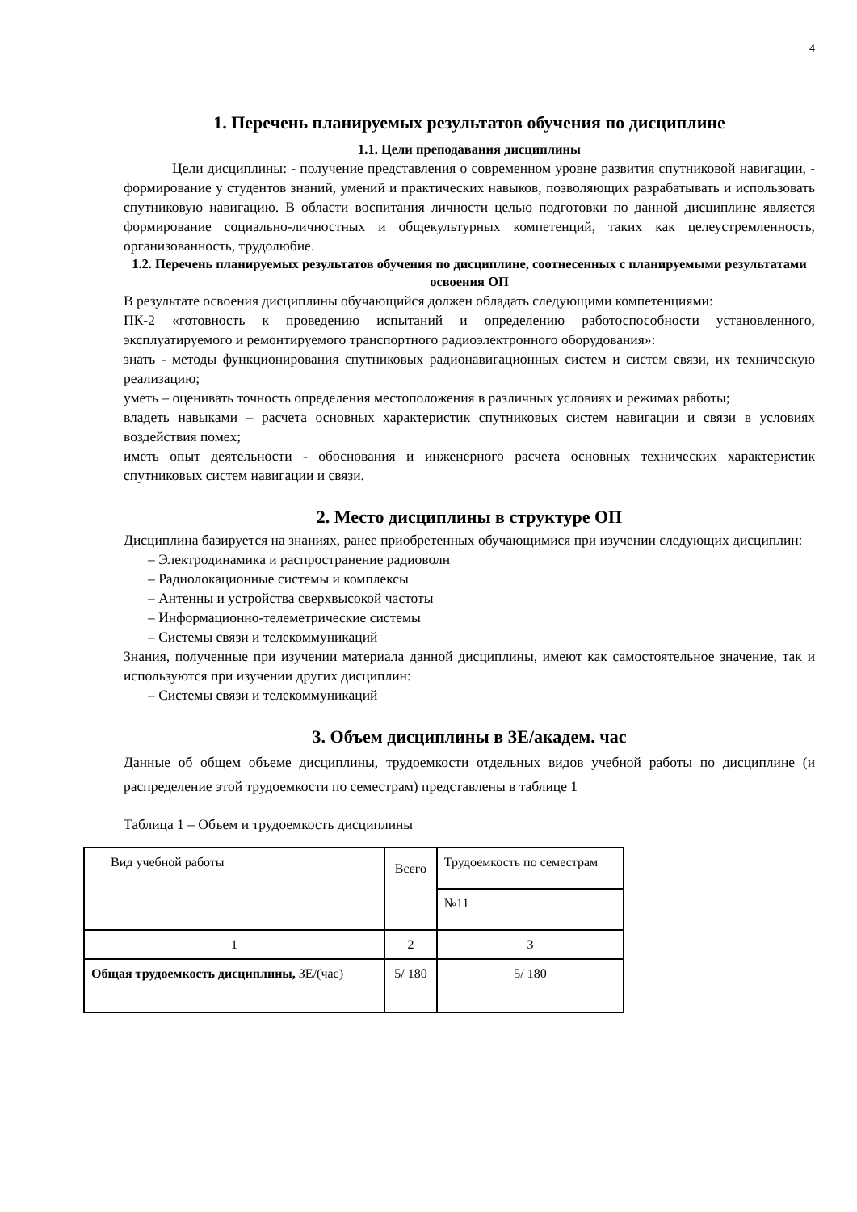4
1. Перечень планируемых результатов обучения по дисциплине
1.1. Цели преподавания дисциплины
Цели дисциплины: - получение представления о современном уровне развития спутниковой навигации, - формирование у студентов знаний, умений и практических навыков, позволяющих разрабатывать и использовать спутниковую навигацию. В области воспитания личности целью подготовки по данной дисциплине является формирование социально-личностных и общекультурных компетенций, таких как целеустремленность, организованность, трудолюбие.
1.2. Перечень планируемых результатов обучения по дисциплине, соотнесенных с планируемыми результатами освоения ОП
В результате освоения дисциплины обучающийся должен обладать следующими компетенциями:
ПК-2 «готовность к проведению испытаний и определению работоспособности установленного, эксплуатируемого и ремонтируемого транспортного радиоэлектронного оборудования»:
знать - методы функционирования спутниковых радионавигационных систем и систем связи, их техническую реализацию;
уметь – оценивать точность определения местоположения в различных условиях и режимах работы;
владеть навыками – расчета основных характеристик спутниковых систем навигации и связи в условиях воздействия помех;
иметь опыт деятельности - обоснования и инженерного расчета основных технических характеристик спутниковых систем навигации и связи.
2. Место дисциплины в структуре ОП
Дисциплина базируется на знаниях, ранее приобретенных обучающимися при изучении следующих дисциплин:
– Электродинамика и распространение радиоволн
– Радиолокационные системы и комплексы
– Антенны и устройства сверхвысокой частоты
– Информационно-телеметрические системы
– Системы связи и телекоммуникаций
Знания, полученные при изучении материала данной дисциплины, имеют как самостоятельное значение, так и используются при изучении других дисциплин:
– Системы связи и телекоммуникаций
3. Объем дисциплины в ЗЕ/академ. час
Данные об общем объеме дисциплины, трудоемкости отдельных видов учебной работы по дисциплине (и распределение этой трудоемкости по семестрам) представлены в таблице 1
Таблица 1 – Объем и трудоемкость дисциплины
| Вид учебной работы | Всего | Трудоемкость по семестрам |
| | | №11 |
| 1 | 2 | 3 |
| Общая трудоемкость дисциплины, ЗЕ/(час) | 5/ 180 | 5/ 180 |